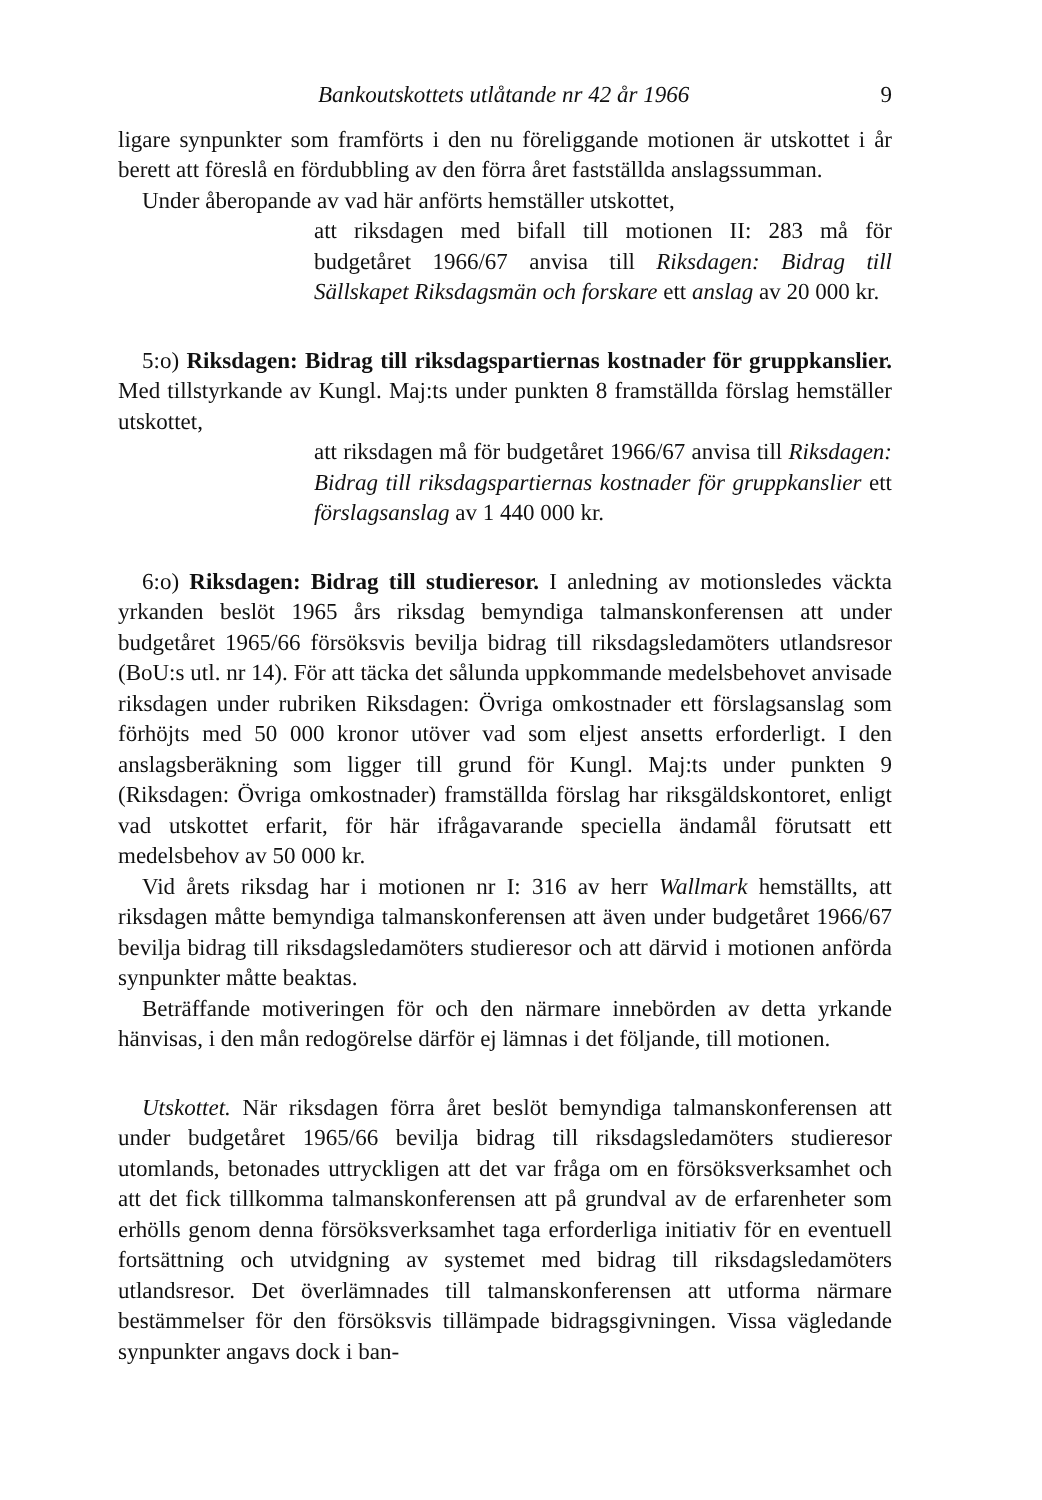Bankoutskottets utlåtande nr 42 år 1966 9
ligare synpunkter som framförts i den nu föreliggande motionen är utskottet i år berett att föreslå en fördubbling av den förra året fastställda anslagssumman.
Under åberopande av vad här anförts hemställer utskottet,
att riksdagen med bifall till motionen II: 283 må för budgetåret 1966/67 anvisa till Riksdagen: Bidrag till Sällskapet Riksdagsmän och forskare ett anslag av 20 000 kr.
5:o) Riksdagen: Bidrag till riksdagspartiernas kostnader för gruppkanslier. Med tillstyrkande av Kungl. Maj:ts under punkten 8 framställda förslag hemställer utskottet,
att riksdagen må för budgetåret 1966/67 anvisa till Riksdagen: Bidrag till riksdagspartiernas kostnader för gruppkanslier ett förslagsanslag av 1 440 000 kr.
6:o) Riksdagen: Bidrag till studieresor. I anledning av motionsledes väckta yrkanden beslöt 1965 års riksdag bemyndiga talmanskonferensen att under budgetåret 1965/66 försöksvis bevilja bidrag till riksdagsledamöters utlandsresor (BoU:s utl. nr 14). För att täcka det sålunda uppkommande medelsbehovet anvisade riksdagen under rubriken Riksdagen: Övriga omkostnader ett förslagsanslag som förhöjts med 50 000 kronor utöver vad som eljest ansetts erforderligt. I den anslagsberäkning som ligger till grund för Kungl. Maj:ts under punkten 9 (Riksdagen: Övriga omkostnader) framställda förslag har riksgäldskontoret, enligt vad utskottet erfarit, för här ifrågavarande speciella ändamål förutsatt ett medelsbehov av 50 000 kr.
Vid årets riksdag har i motionen nr I: 316 av herr Wallmark hemställts, att riksdagen måtte bemyndiga talmanskonferensen att även under budgetåret 1966/67 bevilja bidrag till riksdagsledamöters studieresor och att därvid i motionen anförda synpunkter måtte beaktas.
Beträffande motiveringen för och den närmare innebörden av detta yrkande hänvisas, i den mån redogörelse därför ej lämnas i det följande, till motionen.
Utskottet. När riksdagen förra året beslöt bemyndiga talmanskonferensen att under budgetåret 1965/66 bevilja bidrag till riksdagsledamöters studieresor utomlands, betonades uttryckligen att det var fråga om en försöksverksamhet och att det fick tillkomma talmanskonferensen att på grundval av de erfarenheter som erhölls genom denna försöksverksamhet taga erforderliga initiativ för en eventuell fortsättning och utvidgning av systemet med bidrag till riksdagsledamöters utlandsresor. Det överlämnades till talmanskonferensen att utforma närmare bestämmelser för den försöksvis tillämpade bidragsgivningen. Vissa vägledande synpunkter angavs dock i ban-